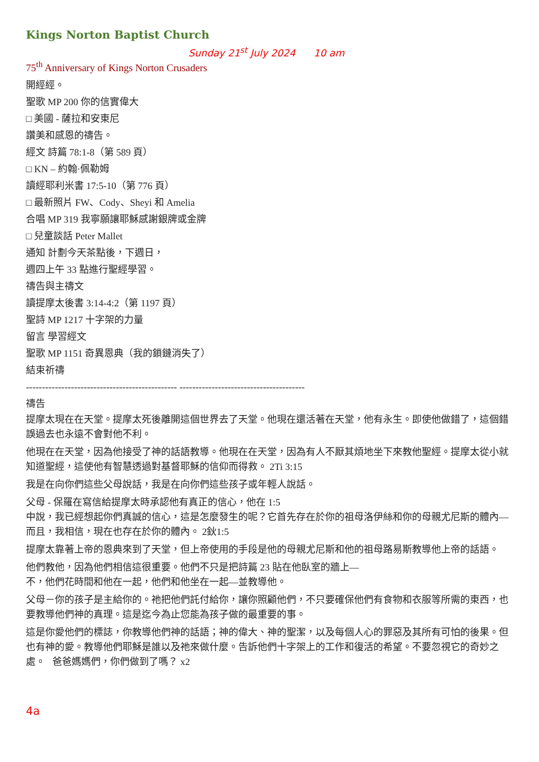Kings Norton Baptist Church
Sunday 21<sup>st</sup> July 2024 10 am
75<sup>th</sup> Anniversary of Kings Norton Crusaders
開經經。
聖歌 MP 200 你的信實偉大
□ 美國 - 薩拉和安東尼
讚美和感恩的禱告。
經文 詩篇 78:1-8（第 589 頁）
□ KN – 約翰·佩勒姆
讀經耶利米書 17:5-10（第 776 頁）
□ 最新照片 FW、Cody、Sheyi 和 Amelia
合唱 MP 319 我寧願讓耶穌感謝銀牌或金牌
□ 兒童談話 Peter Mallet
通知 計劃今天茶點後，下週日，
週四上午 33 點進行聖經學習。
禱告與主禱文
讀提摩太後書 3:14-4:2（第 1197 頁）
聖詩 MP 1217 十字架的力量
留言 學習經文
聖歌 MP 1151 奇異恩典（我的鎖鏈消失了）
結束祈禱
----------------------------------------------- ---------------------------------------
禱告
提摩太現在在天堂。提摩太死後離開這個世界去了天堂。他現在還活著在天堂，他有永生。即使他做錯了，這個錯誤過去也永遠不會對他不利。
他現在在天堂，因為他接受了神的話語教導。他現在在天堂，因為有人不厭其煩地坐下來教他聖經。提摩太從小就知道聖經，這使他有智慧透過對基督耶穌的信仰而得救。 2Ti 3:15
我是在向你們這些父母說話，我是在向你們這些孩子或年輕人說話。
父母 - 保羅在寫信給提摩太時承認他有真正的信心，他在 1:5
中說，我已經想起你們真誠的信心，這是怎麼發生的呢？它首先存在於你的祖母洛伊絲和你的母親尤尼斯的體內—而且，我相信，現在也存在於你的體內。 2鈥1:5
提摩太靠著上帝的恩典來到了天堂，但上帝使用的手段是他的母親尤尼斯和他的祖母路易斯教導他上帝的話語。
他們教他，因為他們相信這很重要。他們不只是把詩篇 23 貼在他臥室的牆上—
不，他們花時間和他在一起，他們和他坐在一起—並教導他。
父母－你的孩子是主給你的。祂把他們託付給你，讓你照顧他們，不只要確保他們有食物和衣服等所需的東西，也要教導他們神的真理。這是迄今為止您能為孩子做的最重要的事。
這是你愛他們的標誌，你教導他們神的話語；神的偉大、神的聖潔，以及每個人心的罪惡及其所有可怕的後果。但也有神的愛。教導他們耶穌是誰以及祂來做什麼。告訴他們十字架上的工作和復活的希望。不要忽視它的奇妙之處。 爸爸媽媽們，你們做到了嗎？ x2
4a